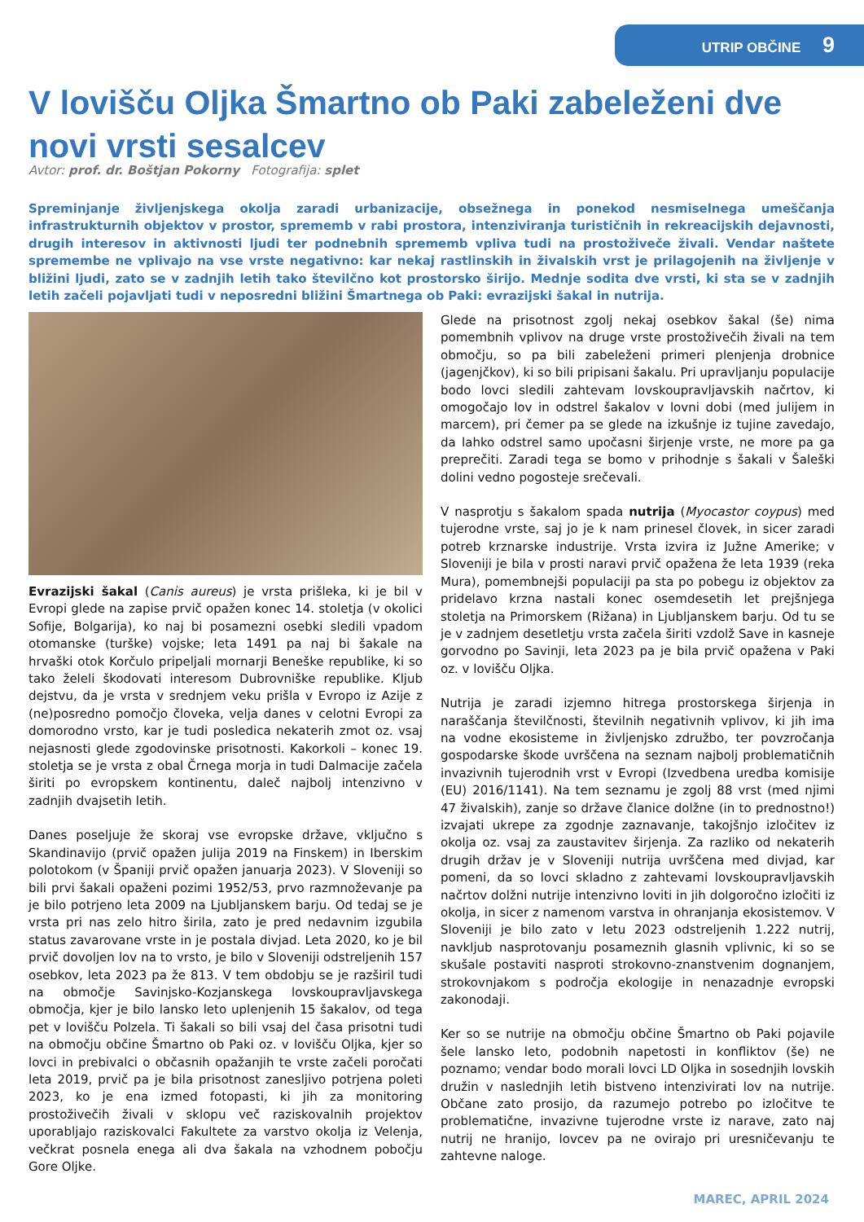UTRIP OBČINE 9
V lovišču Oljka Šmartno ob Paki zabeleženi dve novi vrsti sesalcev
Avtor: prof. dr. Boštjan Pokorny Fotografija: splet
Spreminjanje življenjskega okolja zaradi urbanizacije, obsežnega in ponekod nesmiselnega umeščanja infrastrukturnih objektov v prostor, sprememb v rabi prostora, intenziviranja turističnih in rekreacijskih dejavnosti, drugih interesov in aktivnosti ljudi ter podnebnih sprememb vpliva tudi na prostoživeče živali. Vendar naštete spremembe ne vplivajo na vse vrste negativno: kar nekaj rastlinskih in živalskih vrst je prilagojenih na življenje v bližini ljudi, zato se v zadnjih letih tako številčno kot prostorsko širijo. Mednje sodita dve vrsti, ki sta se v zadnjih letih začeli pojavljati tudi v neposredni bližini Šmartnega ob Paki: evrazijski šakal in nutrija.
Evrazijski šakal (Canis aureus) je vrsta prišleka, ki je bil v Evropi glede na zapise prvič opažen konec 14. stoletja (v okolici Sofije, Bolgarija), ko naj bi posamezni osebki sledili vpadom otomanske (turške) vojske; leta 1491 pa naj bi šakale na hrvaški otok Korčulo pripeljali mornarji Beneške republike, ki so tako želeli škodovati interesom Dubrovniške republike. Kljub dejstvu, da je vrsta v srednjem veku prišla v Evropo iz Azije z (ne)posredno pomočjo človeka, velja danes v celotni Evropi za domorodno vrsto, kar je tudi posledica nekaterih zmot oz. vsaj nejasnosti glede zgodovinske prisotnosti. Kakorkoli – konec 19. stoletja se je vrsta z obal Črnega morja in tudi Dalmacije začela širiti po evropskem kontinentu, daleč najbolj intenzivno v zadnjih dvajsetih letih.
Danes poseljuje že skoraj vse evropske države, vključno s Skandinavijo (prvič opažen julija 2019 na Finskem) in Iberskim polotokom (v Španiji prvič opažen januarja 2023). V Sloveniji so bili prvi šakali opaženi pozimi 1952/53, prvo razmnoževanje pa je bilo potrjeno leta 2009 na Ljubljanskem barju. Od tedaj se je vrsta pri nas zelo hitro širila, zato je pred nedavnim izgubila status zavarovane vrste in je postala divjad. Leta 2020, ko je bil prvič dovoljen lov na to vrsto, je bilo v Sloveniji odstreljenih 157 osebkov, leta 2023 pa že 813. V tem obdobju se je razširil tudi na območje Savinjsko-Kozjanskega lovskoupravljavskega območja, kjer je bilo lansko leto uplenjenih 15 šakalov, od tega pet v lovišču Polzela. Ti šakali so bili vsaj del časa prisotni tudi na območju občine Šmartno ob Paki oz. v lovišču Oljka, kjer so lovci in prebivalci o občasnih opažanjih te vrste začeli poročati leta 2019, prvič pa je bila prisotnost zanesljivo potrjena poleti 2023, ko je ena izmed fotopasti, ki jih za monitoring prostoživečih živali v sklopu več raziskovalnih projektov uporabljajo raziskovalci Fakultete za varstvo okolja iz Velenja, večkrat posnela enega ali dva šakala na vzhodnem pobočju Gore Oljke.
Glede na prisotnost zgolj nekaj osebkov šakal (še) nima pomembnih vplivov na druge vrste prostoživečih živali na tem območju, so pa bili zabeleženi primeri plenjenja drobnice (jagenjčkov), ki so bili pripisani šakalu. Pri upravljanju populacije bodo lovci sledili zahtevam lovskoupravljavskih načrtov, ki omogočajo lov in odstrel šakalov v lovni dobi (med julijem in marcem), pri čemer pa se glede na izkušnje iz tujine zavedajo, da lahko odstrel samo upočasni širjenje vrste, ne more pa ga preprečiti. Zaradi tega se bomo v prihodnje s šakali v Šaleški dolini vedno pogosteje srečevali.
V nasprotju s šakalom spada nutrija (Myocastor coypus) med tujerodne vrste, saj jo je k nam prinesel človek, in sicer zaradi potreb krznarske industrije. Vrsta izvira iz Južne Amerike; v Sloveniji je bila v prosti naravi prvič opažena že leta 1939 (reka Mura), pomembnejši populaciji pa sta po pobegu iz objektov za pridelavo krzna nastali konec osemdesetih let prejšnjega stoletja na Primorskem (Rižana) in Ljubljanskem barju. Od tu se je v zadnjem desetletju vrsta začela širiti vzdolž Save in kasneje gorvodno po Savinji, leta 2023 pa je bila prvič opažena v Paki oz. v lovišču Oljka.
Nutrija je zaradi izjemno hitrega prostorskega širjenja in naraščanja številčnosti, številnih negativnih vplivov, ki jih ima na vodne ekosisteme in življenjsko združbo, ter povzročanja gospodarske škode uvrščena na seznam najbolj problematičnih invazivnih tujerodnih vrst v Evropi (Izvedbena uredba komisije (EU) 2016/1141). Na tem seznamu je zgolj 88 vrst (med njimi 47 živalskih), zanje so države članice dolžne (in to prednostno!) izvajati ukrepe za zgodnje zaznavanje, takojšnjo izločitev iz okolja oz. vsaj za zaustavitev širjenja. Za razliko od nekaterih drugih držav je v Sloveniji nutrija uvrščena med divjad, kar pomeni, da so lovci skladno z zahtevami lovskoupravljavskih načrtov dolžni nutrije intenzivno loviti in jih dolgoročno izločiti iz okolja, in sicer z namenom varstva in ohranjanja ekosistemov. V Sloveniji je bilo zato v letu 2023 odstreljenih 1.222 nutrij, navkljub nasprotovanju posameznih glasnih vplivnic, ki so se skušale postaviti nasproti strokovno-znanstvenim dognanjem, strokovnjakom s področja ekologije in nenazadnje evropski zakonodaji.
Ker so se nutrije na območju občine Šmartno ob Paki pojavile šele lansko leto, podobnih napetosti in konfliktov (še) ne poznamo; vendar bodo morali lovci LD Oljka in sosednjih lovskih družin v naslednjih letih bistveno intenzivirati lov na nutrije. Občane zato prosijo, da razumejo potrebo po izločitve te problematične, invazivne tujerodne vrste iz narave, zato naj nutrij ne hranijo, lovcev pa ne ovirajo pri uresničevanju te zahtevne naloge.
MAREC, APRIL 2024